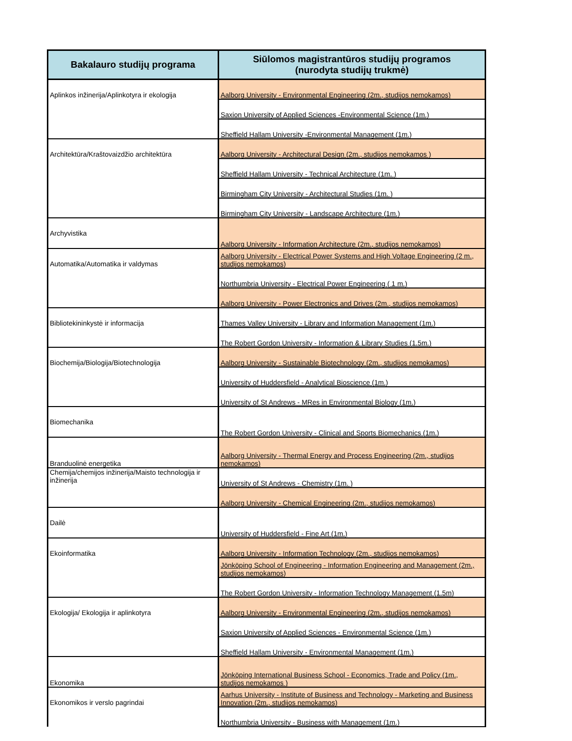| Bakalauro studijų programa | Siūlomos magistrantūros studijų programos (nurodyta studijų trukmė) |
| --- | --- |
| Aplinkos inžinerija/Aplinkotyra ir ekologija | Aalborg University - Environmental Engineering (2m., studijos nemokamos) |
| | Saxion University of Applied Sciences -Environmental Science (1m.) |
| | Sheffield Hallam University -Environmental Management (1m.) |
| Architektūra/Kraštovaizdžio architektūra | Aalborg University - Architectural Design (2m., studijos nemokamos ) |
| | Sheffield Hallam University - Technical Architecture (1m. ) |
| | Birmingham City University - Architectural Studies (1m. ) |
| | Birmingham City University - Landscape Architecture (1m.) |
| Archyvistika | Aalborg University - Information Architecture (2m., studijos nemokamos) |
| Automatika/Automatika ir valdymas | Aalborg University - Electrical Power Systems and High Voltage Engineering (2 m., studijos nemokamos) |
| | Northumbria University - Electrical Power Engineering ( 1 m.) |
| | Aalborg University - Power Electronics and Drives (2m., studijos nemokamos) |
| Bibliotekininkystė ir informacija | Thames Valley University - Library and Information Management (1m.) |
| | The Robert Gordon University - Information & Library Studies (1.5m.) |
| Biochemija/Biologija/Biotechnologija | Aalborg University - Sustainable Biotechnology (2m., studijos nemokamos) |
| | University of Huddersfield - Analytical Bioscience (1m.) |
| | University of St Andrews - MRes in Environmental Biology (1m.) |
| Biomechanika | The Robert Gordon University - Clinical and Sports Biomechanics (1m.) |
| Branduolinė energetika | Aalborg University - Thermal Energy and Process Engineering (2m., studijos nemokamos) |
| Chemija/chemijos inžinerija/Maisto technologija ir inžinerija | University of St Andrews - Chemistry (1m. ) |
| | Aalborg University - Chemical Engineering (2m., studijos nemokamos) |
| Dailė | University of Huddersfield - Fine Art (1m.) |
| Ekoinformatika | Aalborg University - Information Technology (2m., studijos nemokamos) |
| | Jönköping School of Engineering - Information Engineering and Management (2m., studijos nemokamos) |
| | The Robert Gordon University - Information Technology Management (1.5m) |
| Ekologija/ Ekologija ir aplinkotyra | Aalborg University - Environmental Engineering (2m., studijos nemokamos) |
| | Saxion University of Applied Sciences - Environmental Science (1m.) |
| | Sheffield Hallam University - Environmental Management (1m.) |
| Ekonomika | Jönköping International Business School - Economics, Trade and Policy (1m., studijos nemokamos ) |
| Ekonomikos ir verslo pagrindai | Aarhus University - Institute of Business and Technology - Marketing and Business Innovation (2m., studijos nemokamos) |
| | Northumbria University - Business with Management (1m.) |